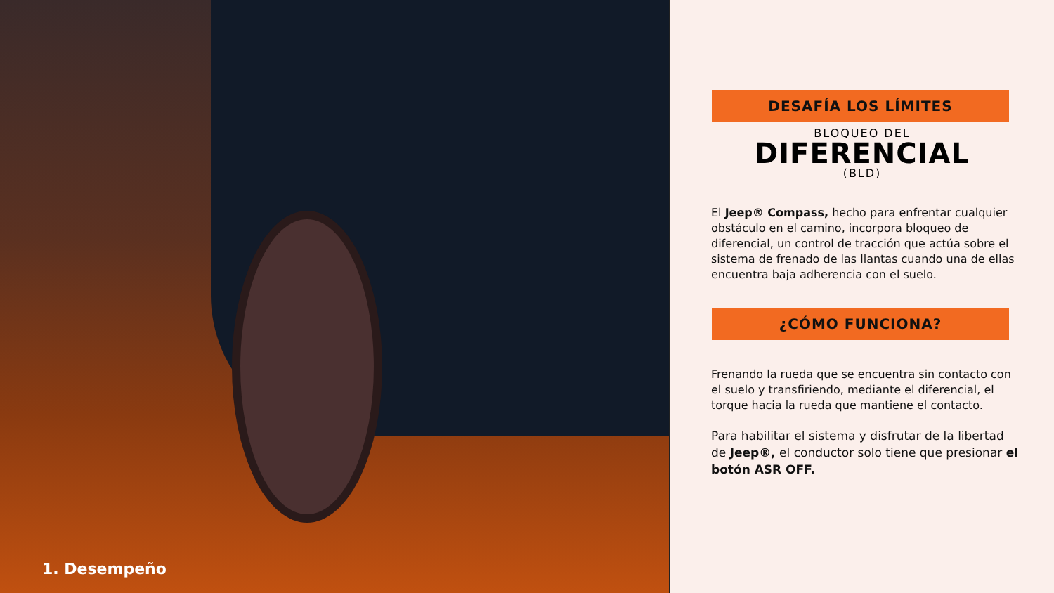1. Desempeño
DESAFÍA LOS LÍMITES
BLOQUEO DEL
DIFERENCIAL
(BLD)
El Jeep® Compass, hecho para enfrentar cualquier obstáculo en el camino, incorpora bloqueo de diferencial, un control de tracción que actúa sobre el sistema de frenado de las llantas cuando una de ellas encuentra baja adherencia con el suelo.
¿CÓMO FUNCIONA?
Frenando la rueda que se encuentra sin contacto con el suelo y transfiriendo, mediante el diferencial, el torque hacia la rueda que mantiene el contacto.
Para habilitar el sistema y disfrutar de la libertad de Jeep®, el conductor solo tiene que presionar el botón ASR OFF.